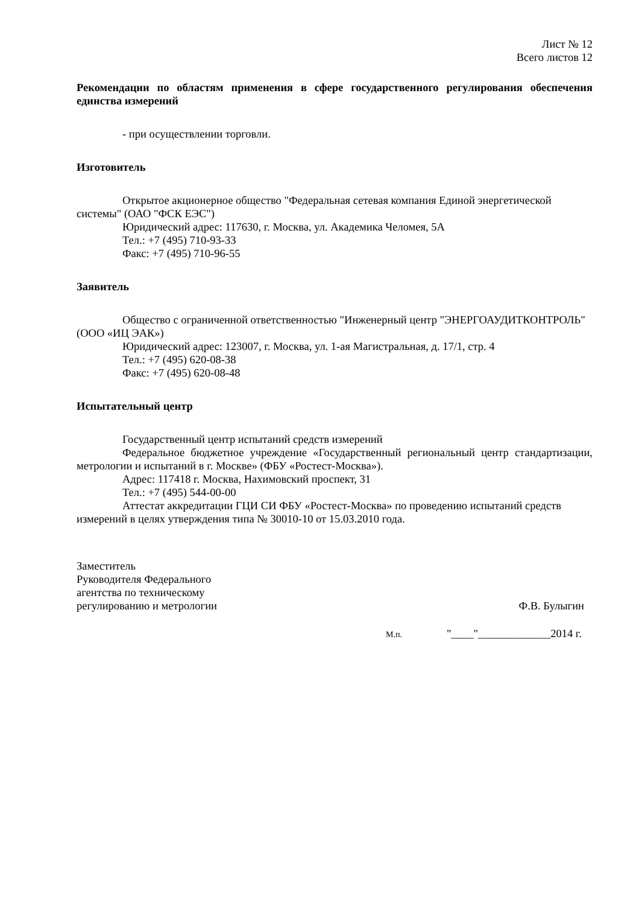Лист № 12
Всего листов 12
Рекомендации по областям применения в сфере государственного регулирования обеспечения единства измерений
- при осуществлении торговли.
Изготовитель
Открытое акционерное общество "Федеральная сетевая компания Единой энергетической системы" (ОАО "ФСК ЕЭС")
Юридический адрес: 117630, г. Москва, ул. Академика Челомея, 5А
Тел.: +7 (495) 710-93-33
Факс: +7 (495) 710-96-55
Заявитель
Общество с ограниченной ответственностью "Инженерный центр "ЭНЕРГОАУДИТКОНТРОЛЬ" (ООО «ИЦ ЭАК»)
Юридический адрес: 123007, г. Москва, ул. 1-ая Магистральная, д. 17/1, стр. 4
Тел.: +7 (495) 620-08-38
Факс: +7 (495) 620-08-48
Испытательный центр
Государственный центр испытаний средств измерений
Федеральное бюджетное учреждение «Государственный региональный центр стандартизации, метрологии и испытаний в г. Москве» (ФБУ «Ростест-Москва»).
Адрес: 117418 г. Москва, Нахимовский проспект, 31
Тел.: +7 (495) 544-00-00
Аттестат аккредитации ГЦИ СИ ФБУ «Ростест-Москва» по проведению испытаний средств измерений в целях утверждения типа № 30010-10 от 15.03.2010 года.
Заместитель
Руководителя Федерального
агентства по техническому
регулированию и метрологии
Ф.В. Булыгин
М.п. "____"_____________2014 г.